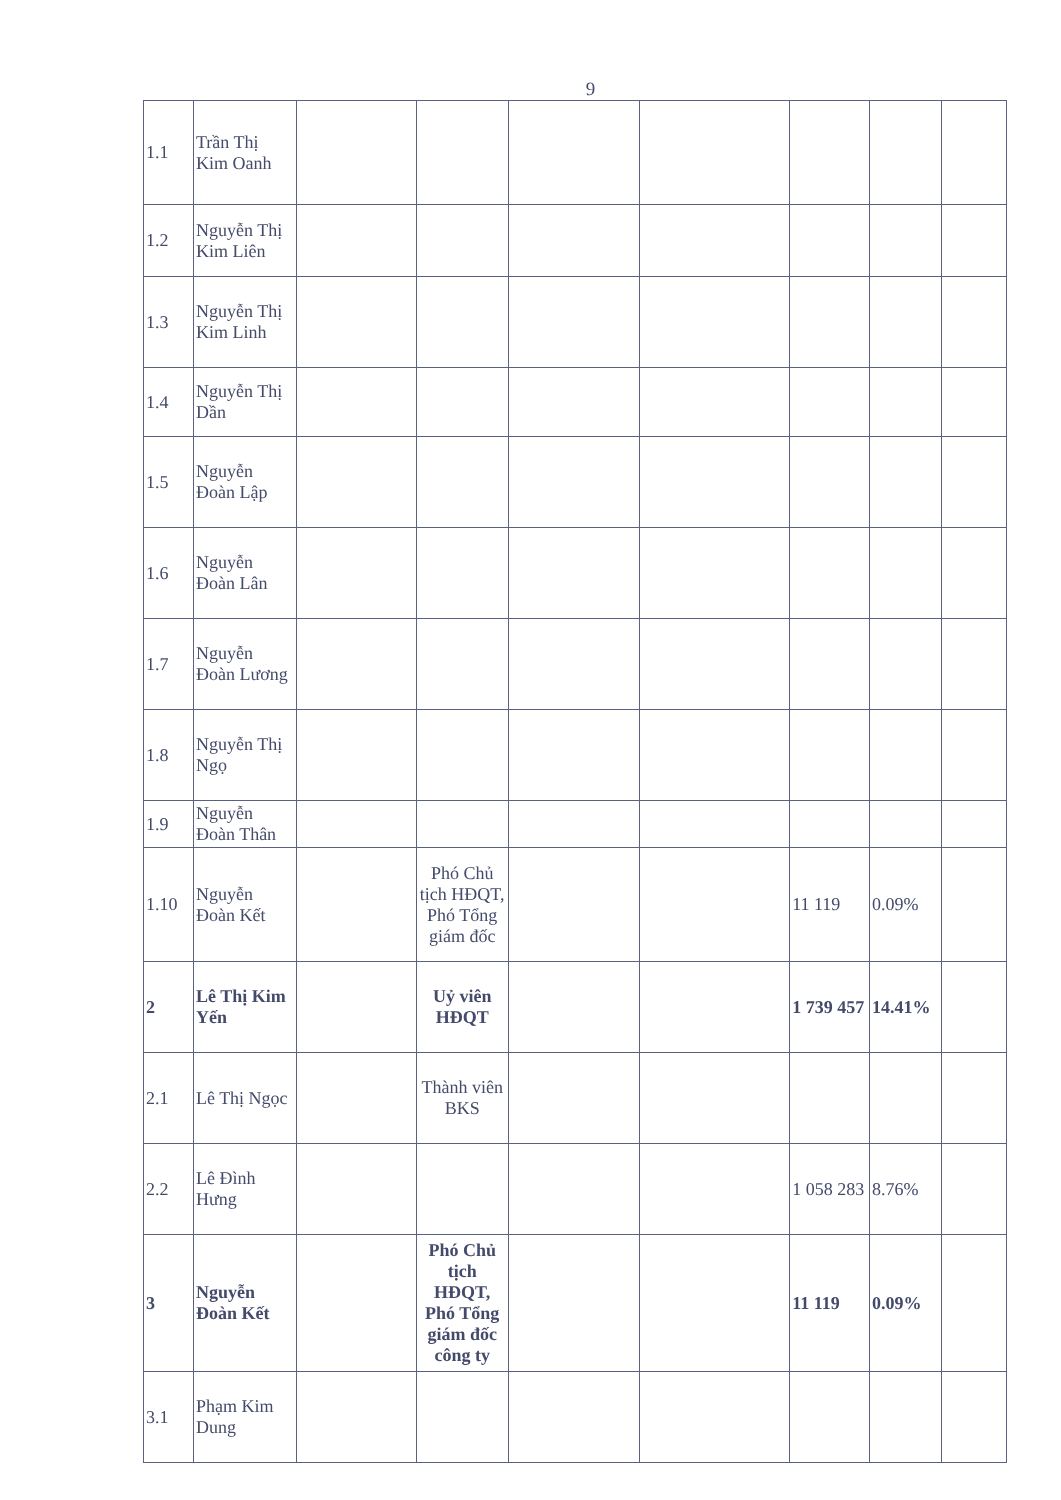9
| 1.1 | Trần Thị Kim Oanh | | | | | | | |
| 1.2 | Nguyễn Thị Kim Liên | | | | | | | |
| 1.3 | Nguyễn Thị Kim Linh | | | | | | | |
| 1.4 | Nguyễn Thị Dần | | | | | | | |
| 1.5 | Nguyễn Đoàn Lập | | | | | | | |
| 1.6 | Nguyễn Đoàn Lân | | | | | | | |
| 1.7 | Nguyễn Đoàn Lương | | | | | | | |
| 1.8 | Nguyễn Thị Ngọ | | | | | | | |
| 1.9 | Nguyễn Đoàn Thân | | | | | | | |
| 1.10 | Nguyễn Đoàn Kết | | Phó Chủ tịch HĐQT, Phó Tổng giám đốc | | | 11 119 | 0.09% | |
| 2 | Lê Thị Kim Yến | | Uỷ viên HĐQT | | | 1 739 457 | 14.41% | |
| 2.1 | Lê Thị Ngọc | | Thành viên BKS | | | | | |
| 2.2 | Lê Đình Hưng | | | | | 1 058 283 | 8.76% | |
| 3 | Nguyễn Đoàn Kết | | Phó Chủ tịch HĐQT, Phó Tổng giám đốc công ty | | | 11 119 | 0.09% | |
| 3.1 | Phạm Kim Dung | | | | | | | |